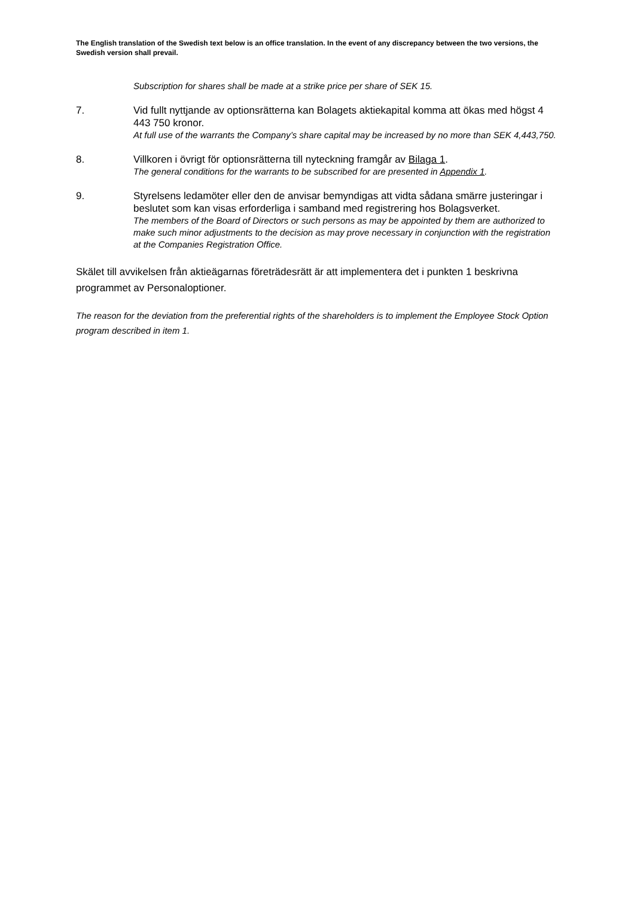The English translation of the Swedish text below is an office translation. In the event of any discrepancy between the two versions, the Swedish version shall prevail.
Subscription for shares shall be made at a strike price per share of SEK 15.
7. Vid fullt nyttjande av optionsrätterna kan Bolagets aktiekapital komma att ökas med högst 4 443 750 kronor.
At full use of the warrants the Company’s share capital may be increased by no more than SEK 4,443,750.
8. Villkoren i övrigt för optionsrätterna till nyteckning framgår av Bilaga 1.
The general conditions for the warrants to be subscribed for are presented in Appendix 1.
9. Styrelsens ledamöter eller den de anvisar bemyndigas att vidta sådana smärre justeringar i beslutet som kan visas erforderliga i samband med registrering hos Bolagsverket.
The members of the Board of Directors or such persons as may be appointed by them are authorized to make such minor adjustments to the decision as may prove necessary in conjunction with the registration at the Companies Registration Office.
Skälet till avvikelsen från aktieägarnas företrädesrätt är att implementera det i punkten 1 beskrivna programmet av Personaloptioner.
The reason for the deviation from the preferential rights of the shareholders is to implement the Employee Stock Option program described in item 1.